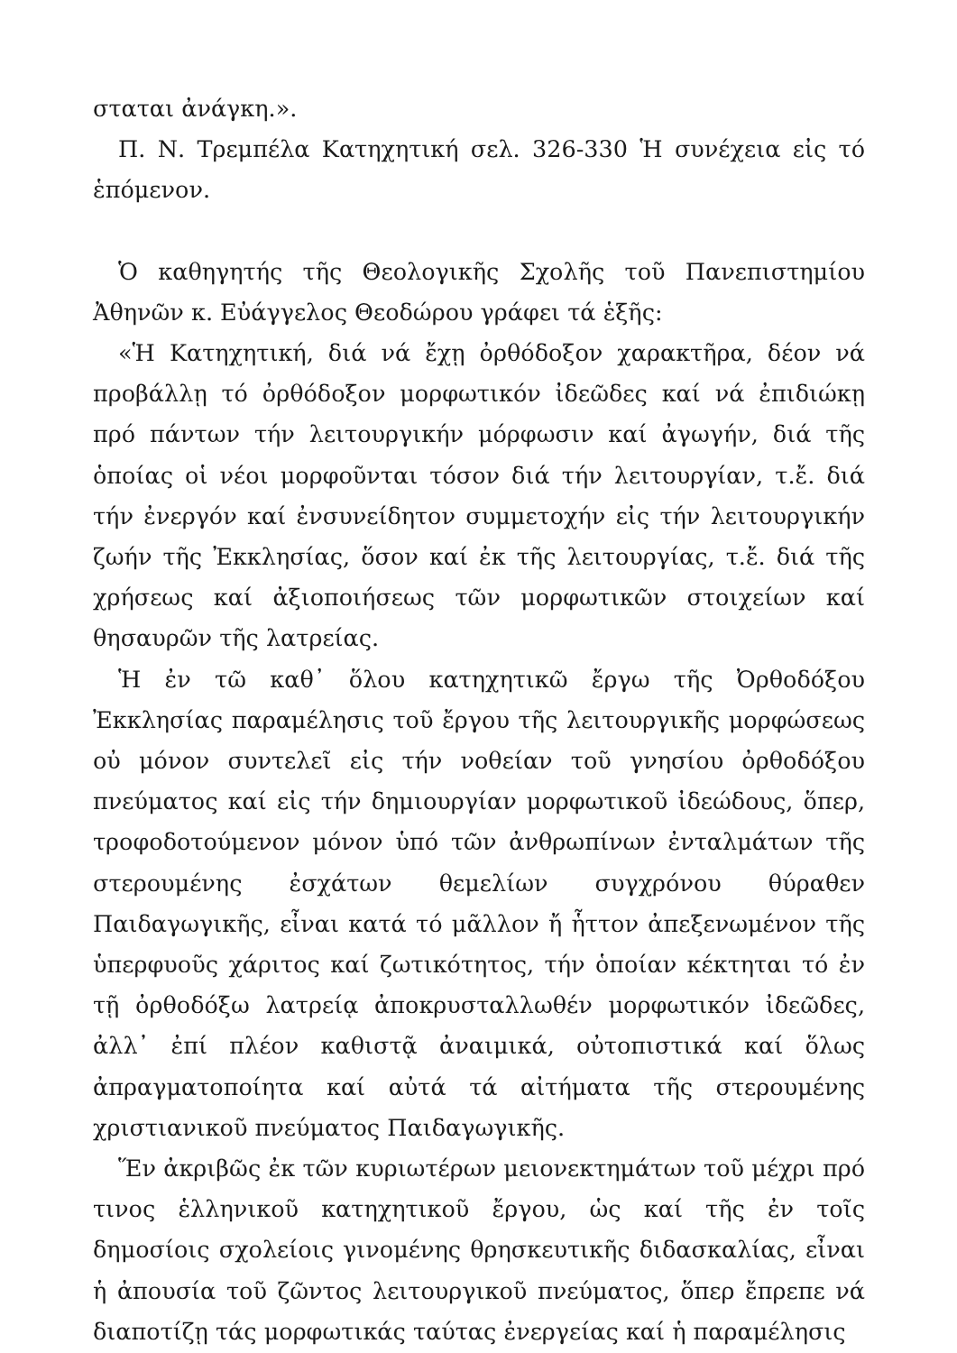σταται ἀνάγκη.».
Π. Ν. Τρεμπέλα Κατηχητική σελ. 326-330 Ἡ συνέχεια εἰς τό ἑπόμενον.
Ὁ καθηγητής τῆς Θεολογικῆς Σχολῆς τοῦ Πανεπιστημίου Ἀθηνῶν κ. Εὐάγγελος Θεοδώρου γράφει τά ἑξῆς:
«Ἡ Κατηχητική, διά νά ἔχῃ ὀρθόδοξον χαρακτῆρα, δέον νά προβάλλῃ τό ὀρθόδοξον μορφωτικόν ἰδεῶδες καί νά ἐπιδιώκῃ πρό πάντων τήν λειτουργικήν μόρφωσιν καί ἀγωγήν, διά τῆς ὁποίας οἱ νέοι μορφοῦνται τόσον διά τήν λειτουργίαν, τ.ἔ. διά τήν ἐνεργόν καί ἐνσυνείδητον συμμετοχήν εἰς τήν λειτουργικήν ζωήν τῆς Ἐκκλησίας, ὅσον καί ἐκ τῆς λειτουργίας, τ.ἔ. διά τῆς χρήσεως καί ἀξιοποιήσεως τῶν μορφωτικῶν στοιχείων καί θησαυρῶν τῆς λατρείας.
Ἡ ἐν τῶ καθ᾽ ὅλου κατηχητικῶ ἔργω τῆς Ὀρθοδόξου Ἐκκλησίας παραμέλησις τοῦ ἔργου τῆς λειτουργικῆς μορφώσεως οὐ μόνον συντελεῖ εἰς τήν νοθείαν τοῦ γνησίου ὀρθοδόξου πνεύματος καί εἰς τήν δημιουργίαν μορφωτικοῦ ἰδεώδους, ὅπερ, τροφοδοτούμενον μόνον ὑπό τῶν ἀνθρωπίνων ἐνταλμάτων τῆς στερουμένης ἐσχάτων θεμελίων συγχρόνου θύραθεν Παιδαγωγικῆς, εἶναι κατά τό μᾶλλον ἤ ἧττον ἀπεξενωμένον τῆς ὑπερφυοῦς χάριτος καί ζωτικότητος, τήν ὁποίαν κέκτηται τό ἐν τῇ ὀρθοδόξω λατρείᾳ ἀποκρυσταλλωθέν μορφωτικόν ἰδεῶδες, ἀλλ᾽ ἐπί πλέον καθιστᾷ ἀναιμικά, οὐτοπιστικά καί ὅλως ἀπραγματοποίητα καί αὐτά τά αἰτήματα τῆς στερουμένης χριστιανικοῦ πνεύματος Παιδαγωγικῆς.
Ἕν ἀκριβῶς ἐκ τῶν κυριωτέρων μειονεκτημάτων τοῦ μέχρι πρό τινος ἑλληνικοῦ κατηχητικοῦ ἔργου, ὡς καί τῆς ἐν τοῖς δημοσίοις σχολείοις γινομένης θρησκευτικῆς διδασκαλίας, εἶναι ἡ ἀπουσία τοῦ ζῶντος λειτουργικοῦ πνεύματος, ὅπερ ἔπρεπε νά διαποτίζῃ τάς μορφωτικάς ταύτας ἐνεργείας καί ἡ παραμέλησις